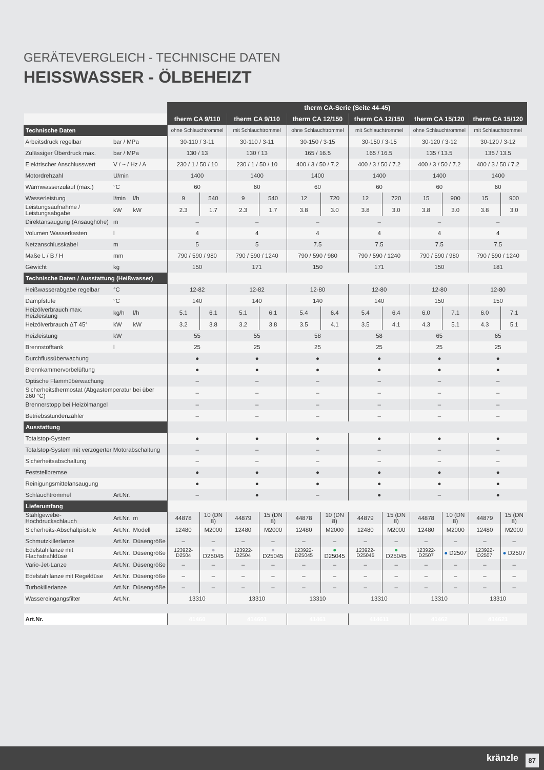GERÄTEVERGLEICH - TECHNISCHE DATEN
HEISSWASSER - ÖLBEHEIZT
| | | | therm CA-Serie (Seite 44-45) | | | | | | | | | | | |
| | | | therm CA 9/110 | | therm CA 9/110 | | therm CA 12/150 | | therm CA 12/150 | | therm CA 15/120 | | therm CA 15/120 | |
| Technische Daten | | | ohne Schlauchtrommel | | mit Schlauchtrommel | | ohne Schlauchtrommel | | mit Schlauchtrommel | | ohne Schlauchtrommel | | mit Schlauchtrommel | |
| Arbeitsdruck regelbar | bar / MPa | | 30-110 / 3-11 | | 30-110 / 3-11 | | 30-150 / 3-15 | | 30-150 / 3-15 | | 30-120 / 3-12 | | 30-120 / 3-12 | |
| Zulässiger Überdruck max. | bar / MPa | | 130 / 13 | | 130 / 13 | | 165 / 16.5 | | 165 / 16.5 | | 135 / 13.5 | | 135 / 13.5 | |
| Elektrischer Anschlusswert | V / ~ / Hz / A | | 230 / 1 / 50 / 10 | | 230 / 1 / 50 / 10 | | 400 / 3 / 50 / 7.2 | | 400 / 3 / 50 / 7.2 | | 400 / 3 / 50 / 7.2 | | 400 / 3 / 50 / 7.2 | |
| Motordrehzahl | U/min | | 1400 | | 1400 | | 1400 | | 1400 | | 1400 | | 1400 | |
| Warmwasserzulauf (max.) | °C | | 60 | | 60 | | 60 | | 60 | | 60 | | 60 | |
| Wasserleistung | l/min | l/h | 9 | 540 | 9 | 540 | 12 | 720 | 12 | 720 | 15 | 900 | 15 | 900 |
| Leistungsaufnahme / Leistungsabgabe | kW | kW | 2.3 | 1.7 | 2.3 | 1.7 | 3.8 | 3.0 | 3.8 | 3.0 | 3.8 | 3.0 | 3.8 | 3.0 |
| Direktansaugung (Ansaughöhe) | m | | – | | – | | – | | – | | – | | – | |
| Volumen Wasserkasten | l | | 4 | | 4 | | 4 | | 4 | | 4 | | 4 | |
| Netzanschlusskabel | m | | 5 | | 5 | | 7.5 | | 7.5 | | 7.5 | | 7.5 | |
| Maße L / B / H | mm | | 790 / 590 / 980 | | 790 / 590 / 1240 | | 790 / 590 / 980 | | 790 / 590 / 1240 | | 790 / 590 / 980 | | 790 / 590 / 1240 | |
| Gewicht | kg | | 150 | | 171 | | 150 | | 171 | | 150 | | 181 | |
| Technische Daten / Ausstattung (Heißwasser) | | | | | | | | | | | | | | |
| Heißwasserabgabe regelbar | °C | | 12-82 | | 12-82 | | 12-80 | | 12-80 | | 12-80 | | 12-80 | |
| Dampfstufe | °C | | 140 | | 140 | | 140 | | 140 | | 150 | | 150 | |
| Heizölverbrauch max. Heizleistung | kg/h | l/h | 5.1 | 6.1 | 5.1 | 6.1 | 5.4 | 6.4 | 5.4 | 6.4 | 6.0 | 7.1 | 6.0 | 7.1 |
| Heizölverbrauch ΔT 45° | kW | kW | 3.2 | 3.8 | 3.2 | 3.8 | 3.5 | 4.1 | 3.5 | 4.1 | 4.3 | 5.1 | 4.3 | 5.1 |
| Heizleistung | kW | | 55 | | 55 | | 58 | | 58 | | 65 | | 65 | |
| Brennstofftank | l | | 25 | | 25 | | 25 | | 25 | | 25 | | 25 | |
| Durchflussüberwachung | | | ● | | ● | | ● | | ● | | ● | | ● | |
| Brennkammervorbelüftung | | | ● | | ● | | ● | | ● | | ● | | ● | |
| Optische Flammüberwachung | | | – | | – | | – | | – | | – | | – | |
| Sicherheitsthermostat (Abgastemperatur bei über 260 °C) | | | – | | – | | – | | – | | – | | – | |
| Brennerstopp bei Heizölmangel | | | – | | – | | – | | – | | – | | – | |
| Betriebsstundenzähler | | | – | | – | | – | | – | | – | | – | |
| Ausstattung | | | | | | | | | | | | | | |
| Totalstop-System | | | ● | | ● | | ● | | ● | | ● | | ● | |
| Totalstop-System mit verzögerter Motorabschaltung | | | – | | – | | – | | – | | – | | – | |
| Sicherheitsabschaltung | | | – | | – | | – | | – | | – | | – | |
| Feststellbremse | | | ● | | ● | | ● | | ● | | ● | | ● | |
| Reinigungsmittelansaugung | | | ● | | ● | | ● | | ● | | ● | | ● | |
| Schlauchtrommel | Art.Nr. | | – | | ● | | – | | ● | | – | | ● | |
| Lieferumfang | | | | | | | | | | | | | | |
| Stahlgewebe-Hochdruckschlauch | Art.Nr. | m | 44878 | 10 (DN 8) | 44879 | 15 (DN 8) | 44878 | 10 (DN 8) | 44879 | 15 (DN 8) | 44878 | 10 (DN 8) | 44879 | 15 (DN 8) |
| Sicherheits-Abschaltpistole | Art.Nr. | Modell | 12480 | M2000 | 12480 | M2000 | 12480 | M2000 | 12480 | M2000 | 12480 | M2000 | 12480 | M2000 |
| Schmutzkillerlanze | Art.Nr. | Düsengröße | – | – | – | – | – | – | – | – | – | – | – | – |
| Edelstahllanze mit Flachstrahldüse | Art.Nr. | Düsengröße | 123922-D2504 | ● D25045 | 123922-D2504 | ● D25045 | 123922-D25045 | ● D25045 | 123922-D25045 | ● D25045 | 123922-D2507 | ● D2507 | 123922-D2507 | ● D2507 |
| Vario-Jet-Lanze | Art.Nr. | Düsengröße | – | – | – | – | – | – | – | – | – | – | – | – |
| Edelstahllanze mit Regeldüse | Art.Nr. | Düsengröße | – | – | – | – | – | – | – | – | – | – | – | – |
| Turbokillerlanze | Art.Nr. | Düsengröße | – | – | – | – | – | – | – | – | – | – | – | – |
| Wassereingangsfilter | Art.Nr. | | 13310 | | 13310 | | 13310 | | 13310 | | 13310 | | 13310 | |
| Art.Nr. | | | 41460 | | 414601 | | 41461 | | 414611 | | 41462 | | 414621 | |
kränzle 87